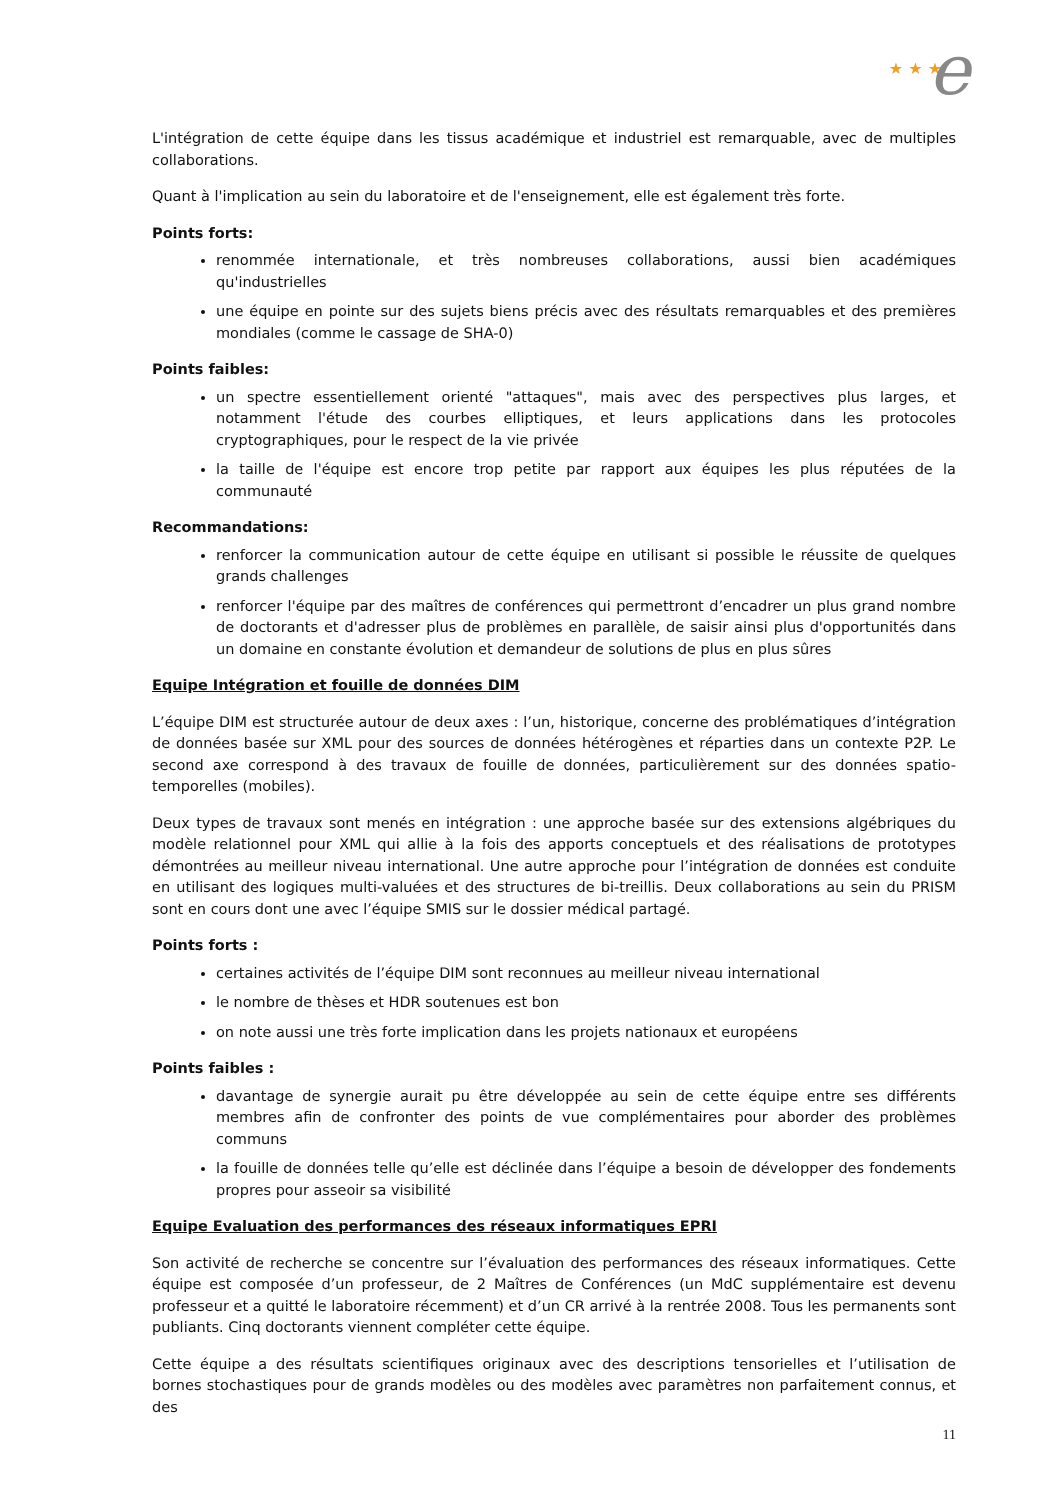★ ★ ★ e
L'intégration de cette équipe dans les tissus académique et industriel est remarquable, avec de multiples collaborations.
Quant à l'implication au sein du laboratoire et de l'enseignement, elle est également très forte.
Points forts:
renommée internationale, et très nombreuses collaborations, aussi bien académiques qu'industrielles
une équipe en pointe sur des sujets biens précis avec des résultats remarquables et des premières mondiales (comme le cassage de SHA-0)
Points faibles:
un spectre essentiellement orienté "attaques", mais avec des perspectives plus larges, et notamment l'étude des courbes elliptiques, et leurs applications dans les protocoles cryptographiques, pour le respect de la vie privée
la taille de l'équipe est encore trop petite par rapport aux équipes les plus réputées de la communauté
Recommandations:
renforcer la communication autour de cette équipe en utilisant si possible le réussite de quelques grands challenges
renforcer l'équipe par des maîtres de conférences qui permettront d’encadrer un plus grand nombre de doctorants et d'adresser plus de problèmes en parallèle, de saisir ainsi plus d'opportunités dans un domaine en constante évolution et demandeur de solutions de plus en plus sûres
Equipe Intégration et fouille de données DIM
L’équipe DIM est structurée autour de deux axes : l’un, historique, concerne des problématiques d’intégration de données basée sur XML pour des sources de données hétérogènes et réparties dans un contexte P2P. Le second axe correspond à des travaux de fouille de données, particulièrement sur des données spatio-temporelles (mobiles).
Deux types de travaux sont menés en intégration : une approche basée sur des extensions algébriques du modèle relationnel pour XML qui allie à la fois des apports conceptuels et des réalisations de prototypes démontrées au meilleur niveau international. Une autre approche pour l’intégration de données est conduite en utilisant des logiques multi-valuées et des structures de bi-treillis. Deux collaborations au sein du PRISM sont en cours dont une avec l’équipe SMIS sur le dossier médical partagé.
Points forts :
certaines activités de l’équipe DIM sont reconnues au meilleur niveau international
le nombre de thèses et HDR soutenues est bon
on note aussi une très forte implication dans les projets nationaux et européens
Points faibles :
davantage de synergie aurait pu être développée au sein de cette équipe entre ses différents membres afin de confronter des points de vue complémentaires pour aborder des problèmes communs
la fouille de données telle qu’elle est déclinée dans l’équipe a besoin de développer des fondements propres pour asseoir sa visibilité
Equipe Evaluation des performances des réseaux informatiques EPRI
Son activité de recherche se concentre sur l’évaluation des performances des réseaux informatiques. Cette équipe est composée d’un professeur, de 2 Maîtres de Conférences (un MdC supplémentaire est devenu professeur et a quitté le laboratoire récemment) et d’un CR arrivé à la rentrée 2008. Tous les permanents sont publiants. Cinq doctorants viennent compléter cette équipe.
Cette équipe a des résultats scientifiques originaux avec des descriptions tensorielles et l’utilisation de bornes stochastiques pour de grands modèles ou des modèles avec paramètres non parfaitement connus, et des
11